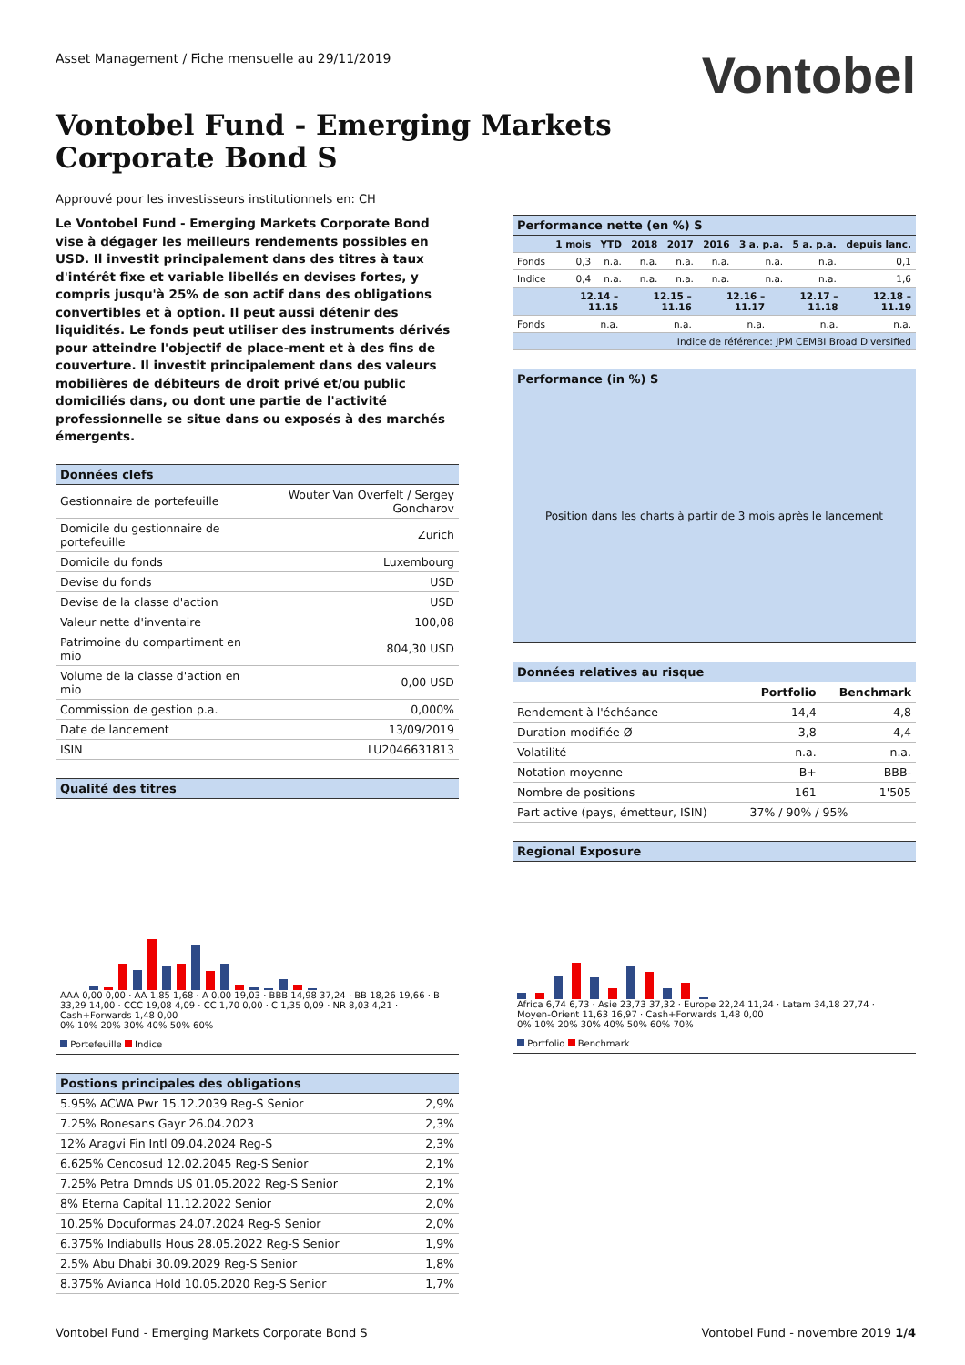Asset Management / Fiche mensuelle au 29/11/2019
Vontobel
Vontobel Fund - Emerging Markets
Corporate Bond S
Approuvé pour les investisseurs institutionnels en: CH
Le Vontobel Fund - Emerging Markets Corporate Bond vise à dégager les meilleurs rendements possibles en USD. Il investit principalement dans des titres à taux d'intérêt fixe et variable libellés en devises fortes, y compris jusqu'à 25% de son actif dans des obligations convertibles et à option. Il peut aussi détenir des liquidités. Le fonds peut utiliser des instruments dérivés pour atteindre l'objectif de place-ment et à des fins de couverture. Il investit principalement dans des valeurs mobilières de débiteurs de droit privé et/ou public domiciliés dans, ou dont une partie de l'activité professionnelle se situe dans ou exposés à des marchés émergents.
Données clefs
| Gestionnaire de portefeuille | Wouter Van Overfelt / Sergey Goncharov |
| Domicile du gestionnaire de portefeuille | Zurich |
| Domicile du fonds | Luxembourg |
| Devise du fonds | USD |
| Devise de la classe d'action | USD |
| Valeur nette d'inventaire | 100,08 |
| Patrimoine du compartiment en mio | 804,30 USD |
| Volume de la classe d'action en mio | 0,00 USD |
| Commission de gestion p.a. | 0,000% |
| Date de lancement | 13/09/2019 |
| ISIN | LU2046631813 |
Qualité des titres
AAA 0,00 0,00 · AA 1,85 1,68 · A 0,00 19,03 · BBB 14,98 37,24 · BB 18,26 19,66 · B 33,29 14,00 · CCC 19,08 4,09 · CC 1,70 0,00 · C 1,35 0,09 · NR 8,03 4,21 · Cash+Forwards 1,48 0,00
0% 10% 20% 30% 40% 50% 60%
Portefeuille Indice
Postions principales des obligations
| 5.95% ACWA Pwr 15.12.2039 Reg-S Senior | 2,9% |
| 7.25% Ronesans Gayr 26.04.2023 | 2,3% |
| 12% Aragvi Fin Intl 09.04.2024 Reg-S | 2,3% |
| 6.625% Cencosud 12.02.2045 Reg-S Senior | 2,1% |
| 7.25% Petra Dmnds US 01.05.2022 Reg-S Senior | 2,1% |
| 8% Eterna Capital 11.12.2022 Senior | 2,0% |
| 10.25% Docuformas 24.07.2024 Reg-S Senior | 2,0% |
| 6.375% Indiabulls Hous 28.05.2022 Reg-S Senior | 1,9% |
| 2.5% Abu Dhabi 30.09.2029 Reg-S Senior | 1,8% |
| 8.375% Avianca Hold 10.05.2020 Reg-S Senior | 1,7% |
Performance nette (en %) S
| | 1 mois | YTD | 2018 | 2017 | 2016 | 3 a. p.a. | 5 a. p.a. | depuis lanc. |
| --- | --- | --- | --- | --- | --- | --- | --- | --- |
| Fonds | 0,3 | n.a. | n.a. | n.a. | n.a. | n.a. | n.a. | 0,1 |
| Indice | 0,4 | n.a. | n.a. | n.a. | n.a. | n.a. | n.a. | 1,6 |
| | 12.14 – 11.15 | 12.15 – 11.16 | 12.16 – 11.17 | 12.17 – 11.18 | 12.18 – 11.19 |
| --- | --- | --- | --- | --- | --- |
| Fonds | n.a. | n.a. | n.a. | n.a. | n.a. |
| Indice de référence: JPM CEMBI Broad Diversified | | | | | |
Performance (in %) S
Position dans les charts à partir de 3 mois après le lancement
Données relatives au risque
| | Portfolio | Benchmark |
| --- | --- | --- |
| Rendement à l'échéance | 14,4 | 4,8 |
| Duration modifiée Ø | 3,8 | 4,4 |
| Volatilité | n.a. | n.a. |
| Notation moyenne | B+ | BBB- |
| Nombre de positions | 161 | 1'505 |
| Part active (pays, émetteur, ISIN) | 37% / 90% / 95% | |
Regional Exposure
Africa 6,74 6,73 · Asie 23,73 37,32 · Europe 22,24 11,24 · Latam 34,18 27,74 · Moyen-Orient 11,63 16,97 · Cash+Forwards 1,48 0,00
0% 10% 20% 30% 40% 50% 60% 70%
Portfolio Benchmark
Vontobel Fund - Emerging Markets Corporate Bond S Vontobel Fund - novembre 2019 1/4